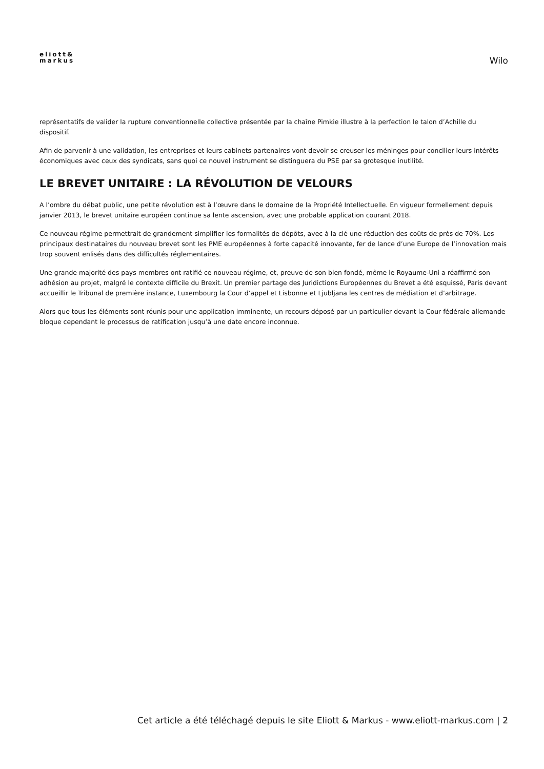eliott&
markus
Wilo
représentatifs de valider la rupture conventionnelle collective présentée par la chaîne Pimkie illustre à la perfection le talon d’Achille du dispositif.
Afin de parvenir à une validation, les entreprises et leurs cabinets partenaires vont devoir se creuser les méninges pour concilier leurs intérêts économiques avec ceux des syndicats, sans quoi ce nouvel instrument se distinguera du PSE par sa grotesque inutilité.
LE BREVET UNITAIRE : LA RÉVOLUTION DE VELOURS
A l’ombre du débat public, une petite révolution est à l’œuvre dans le domaine de la Propriété Intellectuelle. En vigueur formellement depuis janvier 2013, le brevet unitaire européen continue sa lente ascension, avec une probable application courant 2018.
Ce nouveau régime permettrait de grandement simplifier les formalités de dépôts, avec à la clé une réduction des coûts de près de 70%. Les principaux destinataires du nouveau brevet sont les PME européennes à forte capacité innovante, fer de lance d’une Europe de l’innovation mais trop souvent enlisés dans des difficultés réglementaires.
Une grande majorité des pays membres ont ratifié ce nouveau régime, et, preuve de son bien fondé, même le Royaume-Uni a réaffirmé son adhésion au projet, malgré le contexte difficile du Brexit. Un premier partage des Juridictions Européennes du Brevet a été esquissé, Paris devant accueillir le Tribunal de première instance, Luxembourg la Cour d’appel et Lisbonne et Ljubljana les centres de médiation et d’arbitrage.
Alors que tous les éléments sont réunis pour une application imminente, un recours déposé par un particulier devant la Cour fédérale allemande bloque cependant le processus de ratification jusqu’à une date encore inconnue.
Cet article a été téléchagé depuis le site Eliott & Markus - www.eliott-markus.com | 2